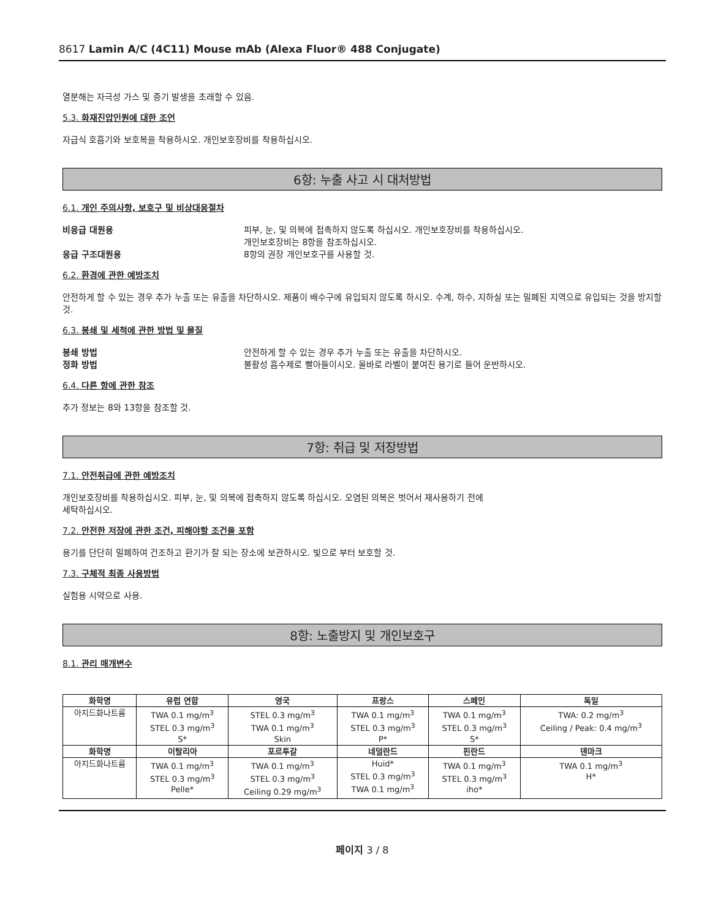8617 Lamin A/C (4C11) Mouse mAb (Alexa Fluor® 488 Conjugate)
열분해는 자극성 가스 및 증기 발생을 초래할 수 있음.
5.3. 화재진압인원에 대한 조언
자급식 호흡기와 보호복을 착용하시오. 개인보호장비를 착용하십시오.
6항: 누출 사고 시 대처방법
6.1. 개인 주의사항, 보호구 및 비상대응절차
비응급 대원용 피부, 눈, 및 의복에 접촉하지 않도록 하십시오. 개인보호장비를 착용하십시오.
개인보호장비는 8항을 참조하십시오.
응급 구조대원용 8항의 권장 개인보호구를 사용할 것.
6.2. 환경에 관한 예방조치
안전하게 할 수 있는 경우 추가 누출 또는 유출을 차단하시오. 제품이 배수구에 유입되지 않도록 하시오. 수계, 하수, 지하실 또는 밀폐된 지역으로 유입되는 것을 방지할 것.
6.3. 봉쇄 및 세척에 관한 방법 및 물질
봉쇄 방법 안전하게 할 수 있는 경우 추가 누출 또는 유출을 차단하시오.
정화 방법 불활성 흡수제로 빨아들이시오. 올바로 라벨이 붙여진 용기로 들어 운반하시오.
6.4. 다른 항에 관한 참조
추가 정보는 8와 13항을 참조할 것.
7항: 취급 및 저장방법
7.1. 안전취급에 관한 예방조치
개인보호장비를 착용하십시오. 피부, 눈, 및 의복에 접촉하지 않도록 하십시오. 오염된 의복은 벗어서 재사용하기 전에
세탁하십시오.
7.2. 안전한 저장에 관한 조건, 피해야할 조건을 포함
용기를 단단히 밀폐하여 건조하고 환기가 잘 되는 장소에 보관하시오. 빛으로 부터 보호할 것.
7.3. 구체적 최종 사용방법
실험용 시약으로 사용.
8항: 노출방지 및 개인보호구
8.1. 관리 매개변수
| 화학명 | 유럽 연합 | 영국 | 프랑스 | 스페인 | 독일 |
| --- | --- | --- | --- | --- | --- |
| 아지드화나트륨 | TWA 0.1 mg/m<sup>3</sup> STEL 0.3 mg/m<sup>3</sup> S* | STEL 0.3 mg/m<sup>3</sup> TWA 0.1 mg/m<sup>3</sup> Skin | TWA 0.1 mg/m<sup>3</sup> STEL 0.3 mg/m<sup>3</sup> P* | TWA 0.1 mg/m<sup>3</sup> STEL 0.3 mg/m<sup>3</sup> S* | TWA: 0.2 mg/m<sup>3</sup> Ceiling / Peak: 0.4 mg/m<sup>3</sup> |
| 화학명 | 이탈리아 | 포르투갈 | 네덜란드 | 핀란드 | 덴마크 |
| 아지드화나트륨 | TWA 0.1 mg/m<sup>3</sup> STEL 0.3 mg/m<sup>3</sup> Pelle* | TWA 0.1 mg/m<sup>3</sup> STEL 0.3 mg/m<sup>3</sup> Ceiling 0.29 mg/m<sup>3</sup> | Huid* STEL 0.3 mg/m<sup>3</sup> TWA 0.1 mg/m<sup>3</sup> | TWA 0.1 mg/m<sup>3</sup> STEL 0.3 mg/m<sup>3</sup> iho* | TWA 0.1 mg/m<sup>3</sup> H* |
페이지 3 / 8